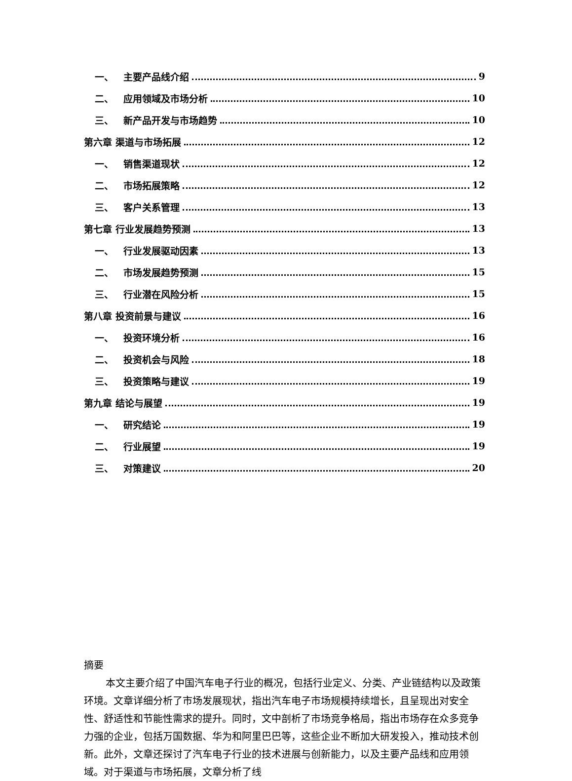一、 主要产品线介绍 9
二、 应用领域及市场分析 10
三、 新产品开发与市场趋势 10
第六章 渠道与市场拓展 12
一、 销售渠道现状 12
二、 市场拓展策略 12
三、 客户关系管理 13
第七章 行业发展趋势预测 13
一、 行业发展驱动因素 13
二、 市场发展趋势预测 15
三、 行业潜在风险分析 15
第八章 投资前景与建议 16
一、 投资环境分析 16
二、 投资机会与风险 18
三、 投资策略与建议 19
第九章 结论与展望 19
一、 研究结论 19
二、 行业展望 19
三、 对策建议 20
摘要
本文主要介绍了中国汽车电子行业的概况，包括行业定义、分类、产业链结构以及政策环境。文章详细分析了市场发展现状，指出汽车电子市场规模持续增长，且呈现出对安全性、舒适性和节能性需求的提升。同时，文中剖析了市场竞争格局，指出市场存在众多竞争力强的企业，包括万国数据、华为和阿里巴巴等，这些企业不断加大研发投入，推动技术创新。此外，文章还探讨了汽车电子行业的技术进展与创新能力，以及主要产品线和应用领域。对于渠道与市场拓展，文章分析了线